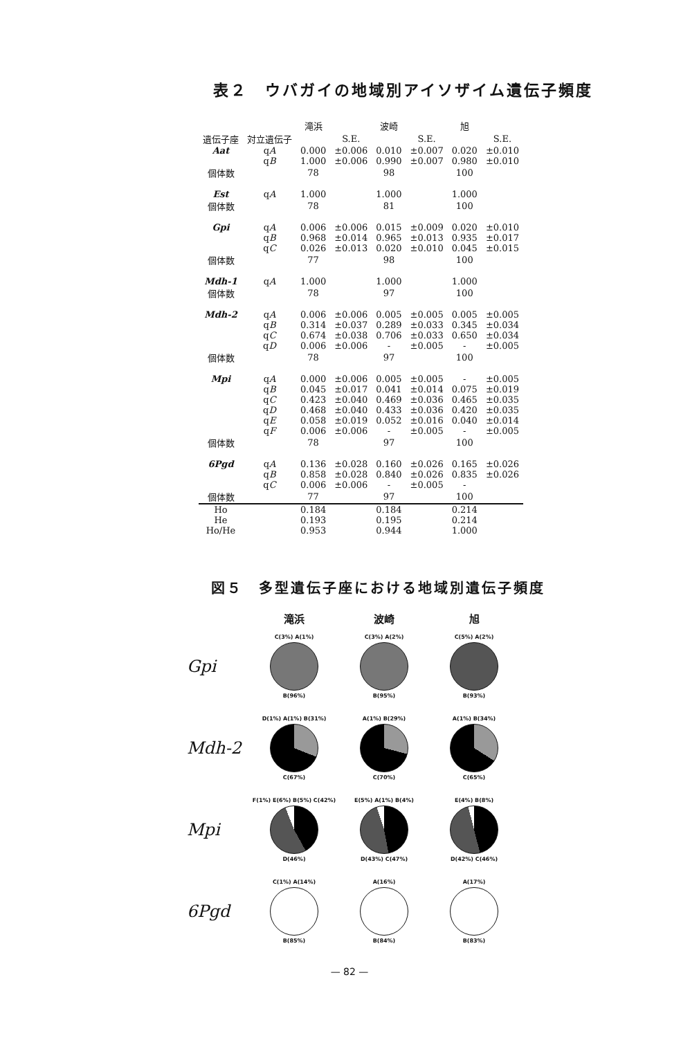表２　ウバガイの地域別アイソザイム遺伝子頻度
| | | 滝浜 | | 波崎 | | 旭 | |
| --- | --- | --- | --- | --- | --- | --- | --- |
| 遺伝子座 | 対立遺伝子 | | S.E. | | S.E. | | S.E. |
| Aat | q A | 0.000 | ±0.006 | 0.010 | ±0.007 | 0.020 | ±0.010 |
| | q B | 1.000 | ±0.006 | 0.990 | ±0.007 | 0.980 | ±0.010 |
| 個体数 | | 78 | | 98 | | 100 | |
| Est | q A | 1.000 | | 1.000 | | 1.000 | |
| 個体数 | | 78 | | 81 | | 100 | |
| Gpi | q A | 0.006 | ±0.006 | 0.015 | ±0.009 | 0.020 | ±0.010 |
| | q B | 0.968 | ±0.014 | 0.965 | ±0.013 | 0.935 | ±0.017 |
| | q C | 0.026 | ±0.013 | 0.020 | ±0.010 | 0.045 | ±0.015 |
| 個体数 | | 77 | | 98 | | 100 | |
| Mdh-1 | q A | 1.000 | | 1.000 | | 1.000 | |
| 個体数 | | 78 | | 97 | | 100 | |
| Mdh-2 | q A | 0.006 | ±0.006 | 0.005 | ±0.005 | 0.005 | ±0.005 |
| | q B | 0.314 | ±0.037 | 0.289 | ±0.033 | 0.345 | ±0.034 |
| | q C | 0.674 | ±0.038 | 0.706 | ±0.033 | 0.650 | ±0.034 |
| | q D | 0.006 | ±0.006 | - | ±0.005 | - | ±0.005 |
| 個体数 | | 78 | | 97 | | 100 | |
| Mpi | q A | 0.000 | ±0.006 | 0.005 | ±0.005 | - | ±0.005 |
| | q B | 0.045 | ±0.017 | 0.041 | ±0.014 | 0.075 | ±0.019 |
| | q C | 0.423 | ±0.040 | 0.469 | ±0.036 | 0.465 | ±0.035 |
| | q D | 0.468 | ±0.040 | 0.433 | ±0.036 | 0.420 | ±0.035 |
| | q E | 0.058 | ±0.019 | 0.052 | ±0.016 | 0.040 | ±0.014 |
| | q F | 0.006 | ±0.006 | - | ±0.005 | - | ±0.005 |
| 個体数 | | 78 | | 97 | | 100 | |
| 6Pgd | q A | 0.136 | ±0.028 | 0.160 | ±0.026 | 0.165 | ±0.026 |
| | q B | 0.858 | ±0.028 | 0.840 | ±0.026 | 0.835 | ±0.026 |
| | q C | 0.006 | ±0.006 | - | ±0.005 | - | |
| 個体数 | | 77 | | 97 | | 100 | |
| Ho | | 0.184 | | 0.184 | | 0.214 | |
| He | | 0.193 | | 0.195 | | 0.214 | |
| Ho/He | | 0.953 | | 0.944 | | 1.000 | |
図５　多型遺伝子座における地域別遺伝子頻度
滝浜 波崎 旭
Gpi
C(3%) A(1%)
B(96%)
C(3%) A(2%)
B(95%)
C(5%) A(2%)
B(93%)
Mdh-2
D(1%) A(1%) B(31%)
C(67%)
A(1%) B(29%)
C(70%)
A(1%) B(34%)
C(65%)
Mpi
F(1%) E(6%) B(5%) C(42%)
D(46%)
E(5%) A(1%) B(4%)
D(43%) C(47%)
E(4%) B(8%)
D(42%) C(46%)
6Pgd
C(1%) A(14%)
B(85%)
A(16%)
B(84%)
A(17%)
B(83%)
— 82 —